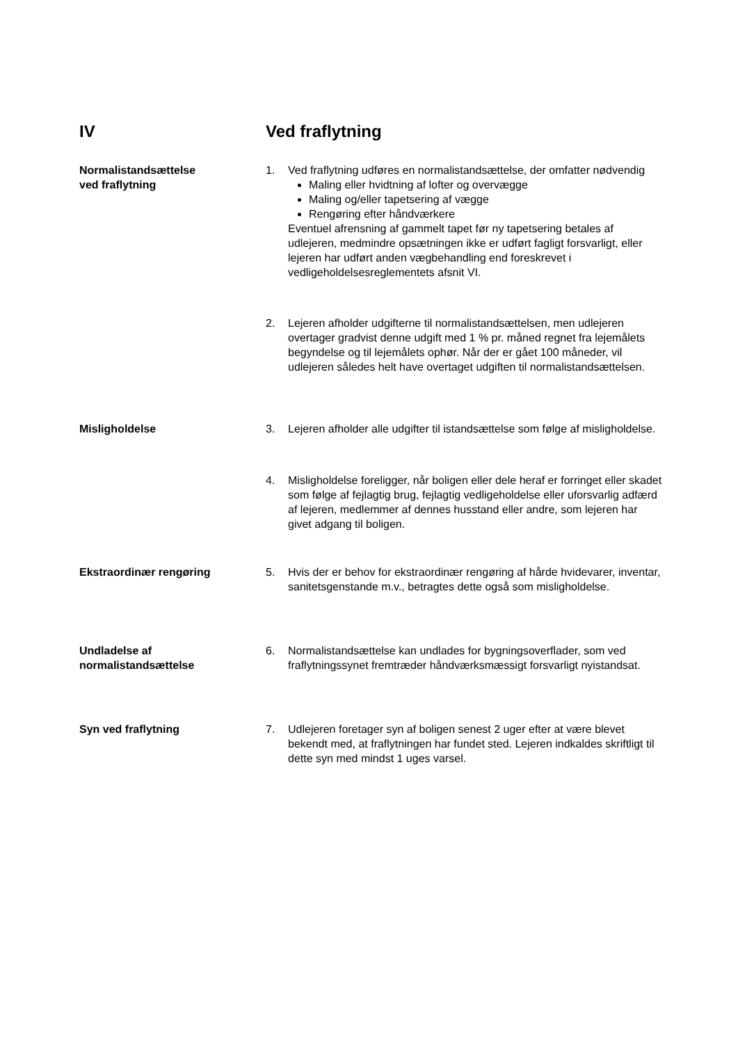IV Ved fraflytning
Normalistandsættelse
ved fraflytning
1. Ved fraflytning udføres en normalistandsættelse, der omfatter nødvendig
Maling eller hvidtning af lofter og overvægge
Maling og/eller tapetsering af vægge
Rengøring efter håndværkere
Eventuel afrensning af gammelt tapet før ny tapetsering betales af udlejeren, medmindre opsætningen ikke er udført fagligt forsvarligt, eller lejeren har udført anden vægbehandling end foreskrevet i vedligeholdelsesreglementets afsnit VI.
2. Lejeren afholder udgifterne til normalistandsættelsen, men udlejeren overtager gradvist denne udgift med 1 % pr. måned regnet fra lejemålets begyndelse og til lejemålets ophør. Når der er gået 100 måneder, vil udlejeren således helt have overtaget udgiften til normalistandsættelsen.
Misligholdelse 3. Lejeren afholder alle udgifter til istandsættelse som følge af misligholdelse.
4. Misligholdelse foreligger, når boligen eller dele heraf er forringet eller skadet som følge af fejlagtig brug, fejlagtig vedligeholdelse eller uforsvarlig adfærd af lejeren, medlemmer af dennes husstand eller andre, som lejeren har givet adgang til boligen.
Ekstraordinær rengøring 5. Hvis der er behov for ekstraordinær rengøring af hårde hvidevarer, inventar, sanitetsgenstande m.v., betragtes dette også som misligholdelse.
Undladelse af
normalistandsættelse
6. Normalistandsættelse kan undlades for bygningsoverflader, som ved fraflytningssynet fremtræder håndværksmæssigt forsvarligt nyistandsat.
Syn ved fraflytning 7. Udlejeren foretager syn af boligen senest 2 uger efter at være blevet bekendt med, at fraflytningen har fundet sted. Lejeren indkaldes skriftligt til dette syn med mindst 1 uges varsel.